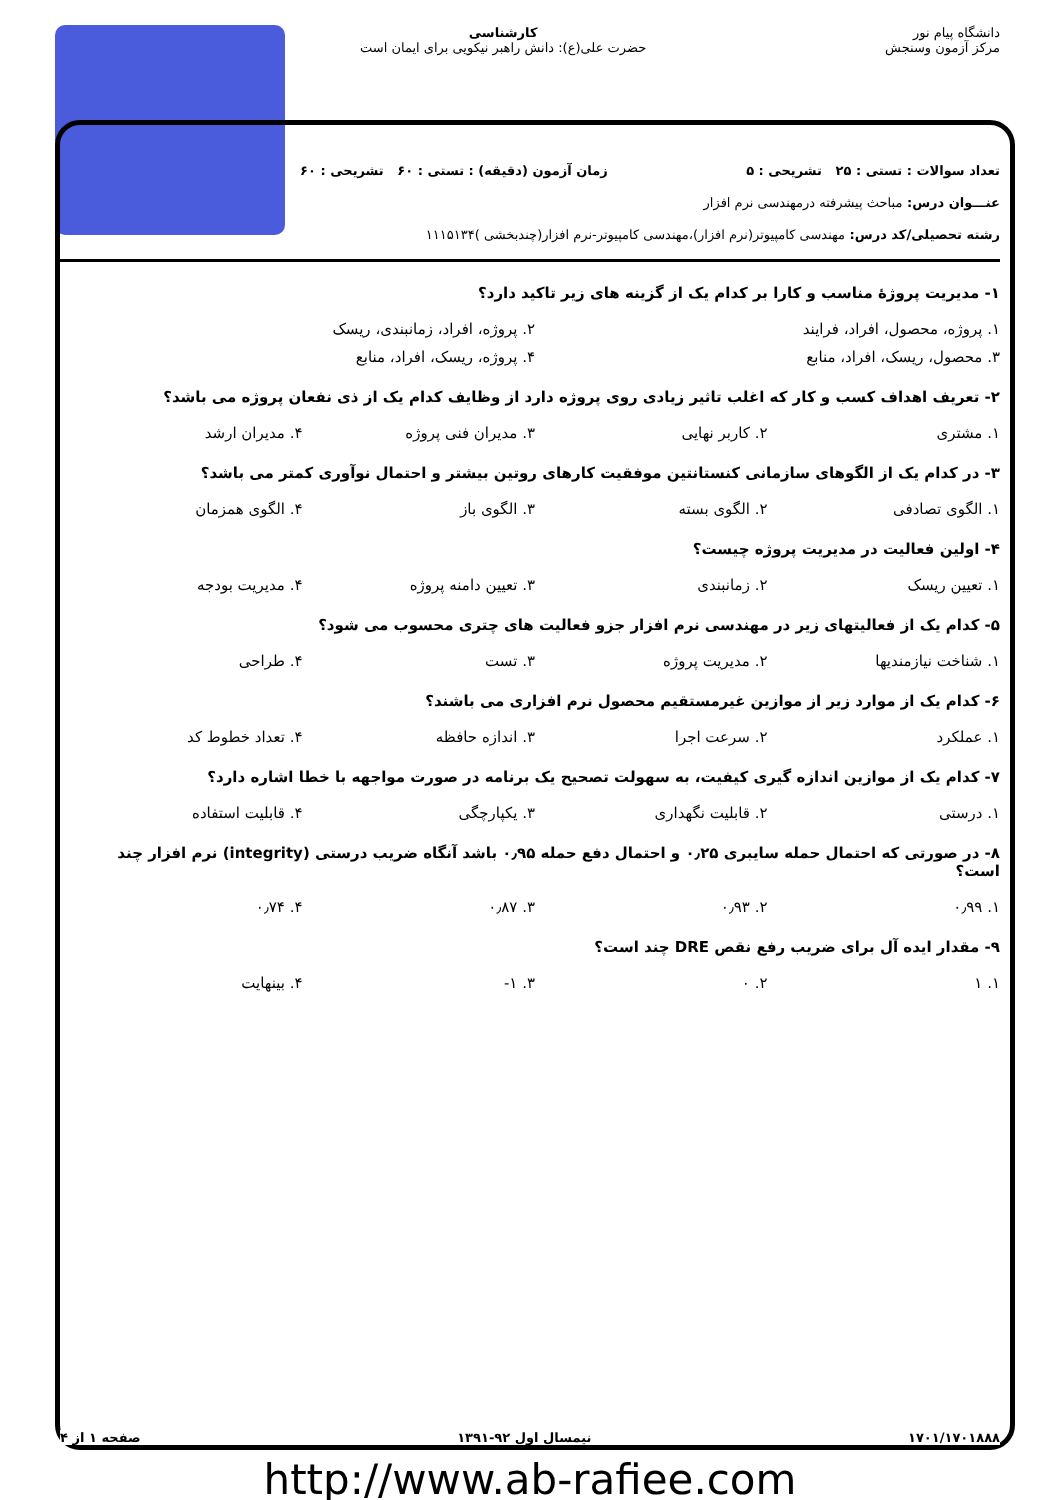دانشگاه پیام نور
مرکز آزمون وسنجش
کارشناسی
حضرت علی(ع): دانش راهبر نیکویی برای ایمان است
تعداد سوالات : تستی : ۲۵ تشریحی : ۵ زمان آزمون (دقیقه) : تستی : ۶۰ تشریحی : ۶۰
عنـــوان درس: مباحث پیشرفته درمهندسی نرم افزار
رشته تحصیلی/کد درس: مهندسی کامپیوتر(نرم افزار)،مهندسی کامپیوتر-نرم افزار(چندبخشی )۱۱۱۵۱۳۴
۱- مدیریت پروژهٔ مناسب و کارا بر کدام یک از گزینه های زیر تاکید دارد؟
۱. پروژه، محصول، افراد، فرایند ۲. پروژه، افراد، زمانبندی، ریسک
۳. محصول، ریسک، افراد، منابع ۴. پروژه، ریسک، افراد، منابع
۲- تعریف اهداف کسب و کار که اغلب تاثیر زیادی روی پروژه دارد از وظایف کدام یک از ذی نفعان پروژه می باشد؟
۱. مشتری ۲. کاربر نهایی ۳. مدیران فنی پروژه ۴. مدیران ارشد
۳- در کدام یک از الگوهای سازمانی کنستانتین موفقیت کارهای روتین بیشتر و احتمال نوآوری کمتر می باشد؟
۱. الگوی تصادفی ۲. الگوی بسته ۳. الگوی باز ۴. الگوی همزمان
۴- اولین فعالیت در مدیریت پروژه چیست؟
۱. تعیین ریسک ۲. زمانبندی ۳. تعیین دامنه پروژه ۴. مدیریت بودجه
۵- کدام یک از فعالیتهای زیر در مهندسی نرم افزار جزو فعالیت های چتری محسوب می شود؟
۱. شناخت نیازمندیها ۲. مدیریت پروژه ۳. تست ۴. طراحی
۶- کدام یک از موارد زیر از موازین غیرمستقیم محصول نرم افزاری می باشند؟
۱. عملکرد ۲. سرعت اجرا ۳. اندازه حافظه ۴. تعداد خطوط کد
۷- کدام یک از موازین اندازه گیری کیفیت، به سهولت تصحیح یک برنامه در صورت مواجهه با خطا اشاره دارد؟
۱. درستی ۲. قابلیت نگهداری ۳. یکپارچگی ۴. قابلیت استفاده
۸- در صورتی که احتمال حمله سایبری ۰٫۲۵ و احتمال دفع حمله ۰٫۹۵ باشد آنگاه ضریب درستی (integrity) نرم افزار چند است؟
۱. ۰٫۹۹ ۲. ۰٫۹۳ ۳. ۰٫۸۷ ۴. ۰٫۷۴
۹- مقدار ایده آل برای ضریب رفع نقص DRE چند است؟
۱. ۱ ۲. ۰ ۳. ۱- ۴. بینهایت
۱۷۰۱/۱۷۰۱۸۸۸ نیمسال اول ۹۲-۱۳۹۱ صفحه ۱ از ۴
http://www.ab-rafiee.com